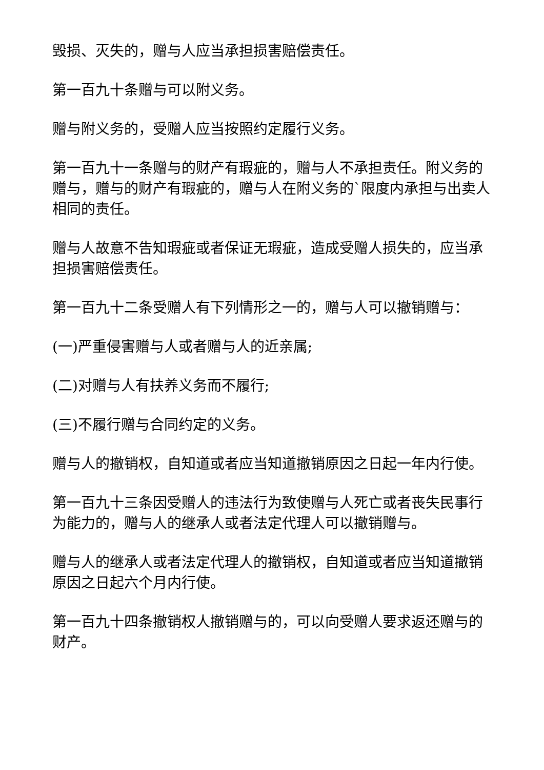毁损、灭失的，赠与人应当承担损害赔偿责任。
第一百九十条赠与可以附义务。
赠与附义务的，受赠人应当按照约定履行义务。
第一百九十一条赠与的财产有瑕疵的，赠与人不承担责任。附义务的赠与，赠与的财产有瑕疵的，赠与人在附义务的`限度内承担与出卖人相同的责任。
赠与人故意不告知瑕疵或者保证无瑕疵，造成受赠人损失的，应当承担损害赔偿责任。
第一百九十二条受赠人有下列情形之一的，赠与人可以撤销赠与：
(一)严重侵害赠与人或者赠与人的近亲属;
(二)对赠与人有扶养义务而不履行;
(三)不履行赠与合同约定的义务。
赠与人的撤销权，自知道或者应当知道撤销原因之日起一年内行使。
第一百九十三条因受赠人的违法行为致使赠与人死亡或者丧失民事行为能力的，赠与人的继承人或者法定代理人可以撤销赠与。
赠与人的继承人或者法定代理人的撤销权，自知道或者应当知道撤销原因之日起六个月内行使。
第一百九十四条撤销权人撤销赠与的，可以向受赠人要求返还赠与的财产。